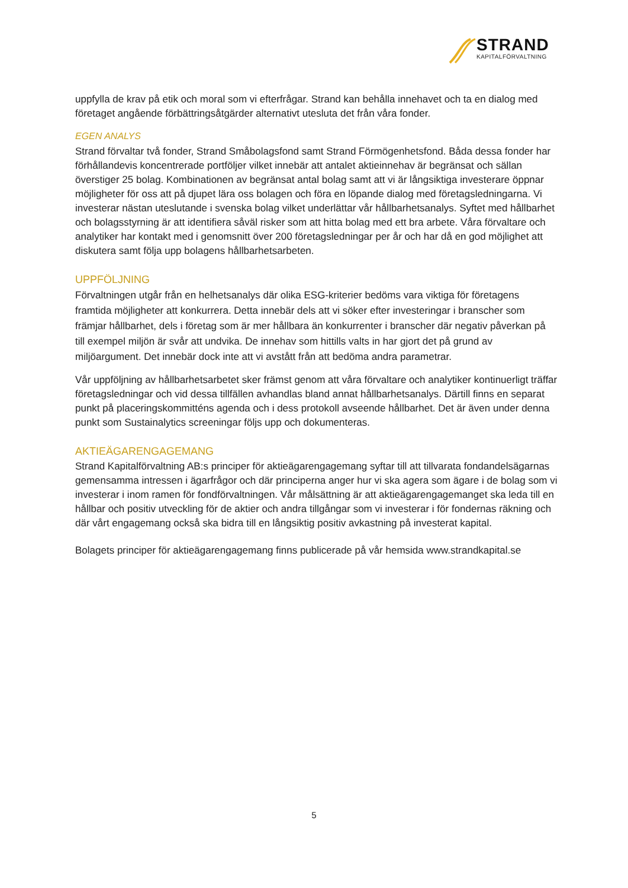STRAND
KAPITALFÖRVALTNING
uppfylla de krav på etik och moral som vi efterfrågar. Strand kan behålla innehavet och ta en dialog med företaget angående förbättringsåtgärder alternativt utesluta det från våra fonder.
EGEN ANALYS
Strand förvaltar två fonder, Strand Småbolagsfond samt Strand Förmögenhetsfond. Båda dessa fonder har förhållandevis koncentrerade portföljer vilket innebär att antalet aktieinnehav är begränsat och sällan överstiger 25 bolag. Kombinationen av begränsat antal bolag samt att vi är långsiktiga investerare öppnar möjligheter för oss att på djupet lära oss bolagen och föra en löpande dialog med företagsledningarna. Vi investerar nästan uteslutande i svenska bolag vilket underlättar vår hållbarhetsanalys. Syftet med hållbarhet och bolagsstyrning är att identifiera såväl risker som att hitta bolag med ett bra arbete. Våra förvaltare och analytiker har kontakt med i genomsnitt över 200 företagsledningar per år och har då en god möjlighet att diskutera samt följa upp bolagens hållbarhetsarbeten.
UPPFÖLJNING
Förvaltningen utgår från en helhetsanalys där olika ESG-kriterier bedöms vara viktiga för företagens framtida möjligheter att konkurrera. Detta innebär dels att vi söker efter investeringar i branscher som främjar hållbarhet, dels i företag som är mer hållbara än konkurrenter i branscher där negativ påverkan på till exempel miljön är svår att undvika. De innehav som hittills valts in har gjort det på grund av miljöargument. Det innebär dock inte att vi avstått från att bedöma andra parametrar.
Vår uppföljning av hållbarhetsarbetet sker främst genom att våra förvaltare och analytiker kontinuerligt träffar företagsledningar och vid dessa tillfällen avhandlas bland annat hållbarhetsanalys. Därtill finns en separat punkt på placeringskommitténs agenda och i dess protokoll avseende hållbarhet. Det är även under denna punkt som Sustainalytics screeningar följs upp och dokumenteras.
AKTIEÄGARENGAGEMANG
Strand Kapitalförvaltning AB:s principer för aktieägarengagemang syftar till att tillvarata fondandelsägarnas gemensamma intressen i ägarfrågor och där principerna anger hur vi ska agera som ägare i de bolag som vi investerar i inom ramen för fondförvaltningen. Vår målsättning är att aktieägarengagemanget ska leda till en hållbar och positiv utveckling för de aktier och andra tillgångar som vi investerar i för fondernas räkning och där vårt engagemang också ska bidra till en långsiktig positiv avkastning på investerat kapital.
Bolagets principer för aktieägarengagemang finns publicerade på vår hemsida www.strandkapital.se
5